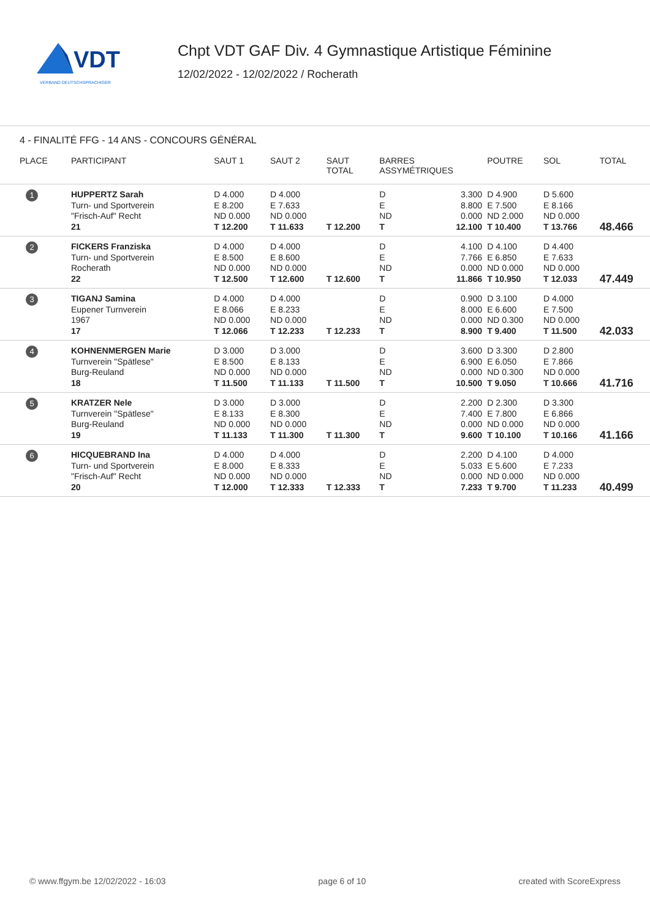VDT
VERBAND DEUTSCHSPRACHIGER
Chpt VDT GAF Div. 4 Gymnastique Artistique Féminine
12/02/2022 - 12/02/2022 / Rocherath
4 - FINALITÉ FFG - 14 ANS - CONCOURS GÉNÉRAL
| PLACE | PARTICIPANT | SAUT 1 | SAUT 2 | SAUT TOTAL | BARRES ASSYMÉTRIQUES | | POUTRE | SOL | TOTAL |
| --- | --- | --- | --- | --- | --- | --- | --- | --- | --- |
| 1 | HUPPERTZ Sarah Turn- und Sportverein "Frisch-Auf" Recht 21 | D 4.000 E 8.200 ND 0.000 T 12.200 | D 4.000 E 7.633 ND 0.000 T 11.633 | T 12.200 | D E ND T | 3.300 8.800 0.000 12.100 | D 4.900 E 7.500 ND 2.000 T 10.400 | D 5.600 E 8.166 ND 0.000 T 13.766 | 48.466 |
| 2 | FICKERS Franziska Turn- und Sportverein Rocherath 22 | D 4.000 E 8.500 ND 0.000 T 12.500 | D 4.000 E 8.600 ND 0.000 T 12.600 | T 12.600 | D E ND T | 4.100 7.766 0.000 11.866 | D 4.100 E 6.850 ND 0.000 T 10.950 | D 4.400 E 7.633 ND 0.000 T 12.033 | 47.449 |
| 3 | TIGANJ Samina Eupener Turnverein 1967 17 | D 4.000 E 8.066 ND 0.000 T 12.066 | D 4.000 E 8.233 ND 0.000 T 12.233 | T 12.233 | D E ND T | 0.900 8.000 0.000 8.900 | D 3.100 E 6.600 ND 0.300 T 9.400 | D 4.000 E 7.500 ND 0.000 T 11.500 | 42.033 |
| 4 | KOHNENMERGEN Marie Turnverein "Spätlese" Burg-Reuland 18 | D 3.000 E 8.500 ND 0.000 T 11.500 | D 3.000 E 8.133 ND 0.000 T 11.133 | T 11.500 | D E ND T | 3.600 6.900 0.000 10.500 | D 3.300 E 6.050 ND 0.300 T 9.050 | D 2.800 E 7.866 ND 0.000 T 10.666 | 41.716 |
| 5 | KRATZER Nele Turnverein "Spätlese" Burg-Reuland 19 | D 3.000 E 8.133 ND 0.000 T 11.133 | D 3.000 E 8.300 ND 0.000 T 11.300 | T 11.300 | D E ND T | 2.200 7.400 0.000 9.600 | D 2.300 E 7.800 ND 0.000 T 10.100 | D 3.300 E 6.866 ND 0.000 T 10.166 | 41.166 |
| 6 | HICQUEBRAND Ina Turn- und Sportverein "Frisch-Auf" Recht 20 | D 4.000 E 8.000 ND 0.000 T 12.000 | D 4.000 E 8.333 ND 0.000 T 12.333 | T 12.333 | D E ND T | 2.200 5.033 0.000 7.233 | D 4.100 E 5.600 ND 0.000 T 9.700 | D 4.000 E 7.233 ND 0.000 T 11.233 | 40.499 |
© www.ffgym.be 12/02/2022 - 16:03 page 6 of 10 created with ScoreExpress